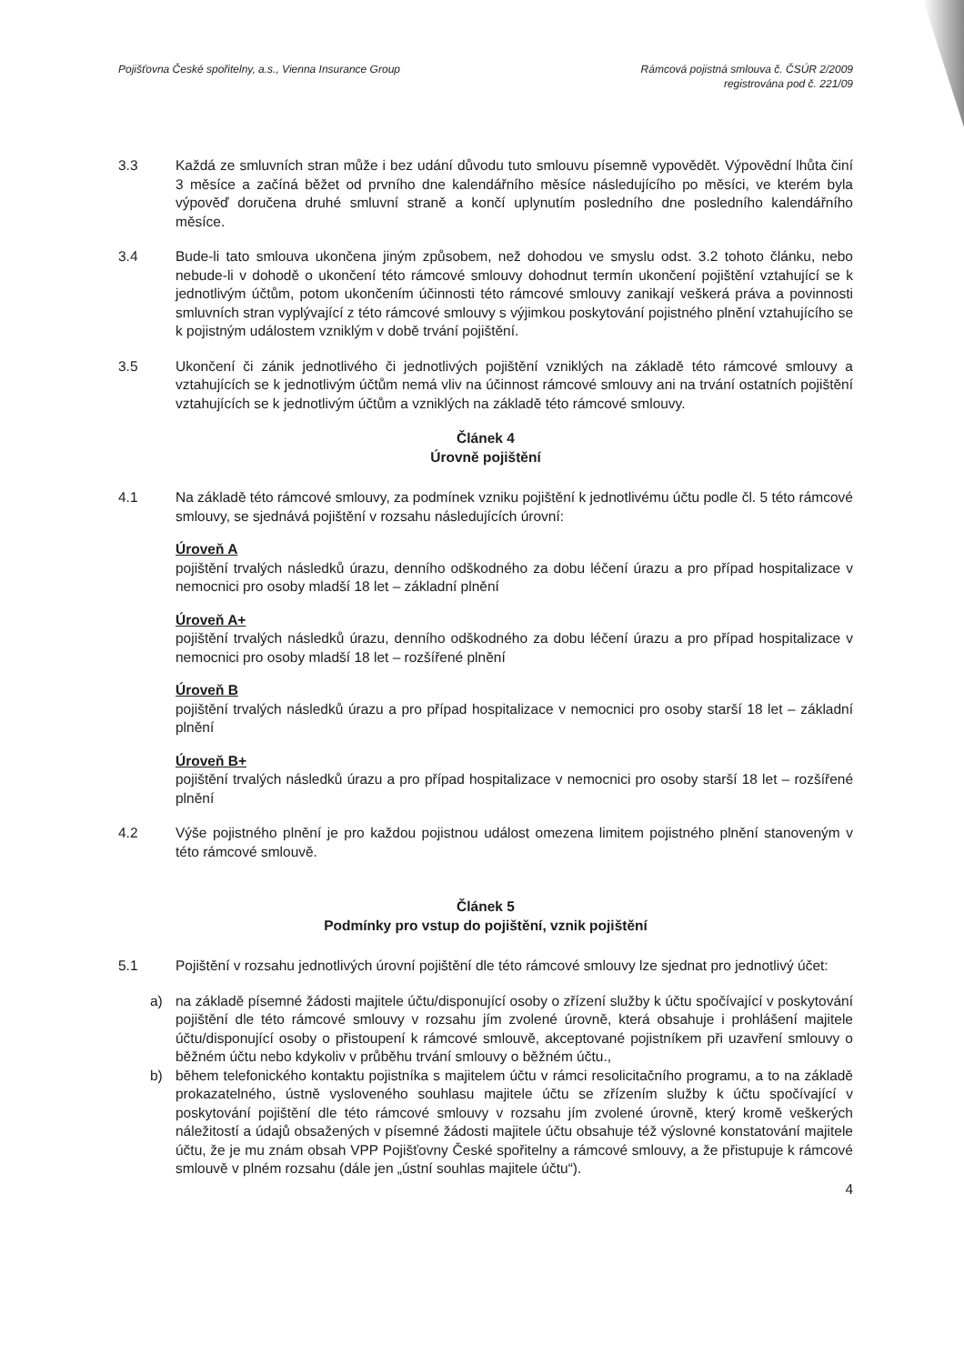Pojišťovna České spořitelny, a.s., Vienna Insurance Group
Rámcová pojistná smlouva č. ČSÚR 2/2009
registrována pod č. 221/09
3.3 Každá ze smluvních stran může i bez udání důvodu tuto smlouvu písemně vypovědět. Výpovědní lhůta činí 3 měsíce a začíná běžet od prvního dne kalendářního měsíce následujícího po měsíci, ve kterém byla výpověď doručena druhé smluvní straně a končí uplynutím posledního dne posledního kalendářního měsíce.
3.4 Bude-li tato smlouva ukončena jiným způsobem, než dohodou ve smyslu odst. 3.2 tohoto článku, nebo nebude-li v dohodě o ukončení této rámcové smlouvy dohodnut termín ukončení pojištění vztahující se k jednotlivým účtům, potom ukončením účinnosti této rámcové smlouvy zanikají veškerá práva a povinnosti smluvních stran vyplývající z této rámcové smlouvy s výjimkou poskytování pojistného plnění vztahujícího se k pojistným událostem vzniklým v době trvání pojištění.
3.5 Ukončení či zánik jednotlivého či jednotlivých pojištění vzniklých na základě této rámcové smlouvy a vztahujících se k jednotlivým účtům nemá vliv na účinnost rámcové smlouvy ani na trvání ostatních pojištění vztahujících se k jednotlivým účtům a vzniklých na základě této rámcové smlouvy.
Článek 4
Úrovně pojištění
4.1 Na základě této rámcové smlouvy, za podmínek vzniku pojištění k jednotlivému účtu podle čl. 5 této rámcové smlouvy, se sjednává pojištění v rozsahu následujících úrovní:
Úroveň A
pojištění trvalých následků úrazu, denního odškodného za dobu léčení úrazu a pro případ hospitalizace v nemocnici pro osoby mladší 18 let – základní plnění
Úroveň A+
pojištění trvalých následků úrazu, denního odškodného za dobu léčení úrazu a pro případ hospitalizace v nemocnici pro osoby mladší 18 let – rozšířené plnění
Úroveň B
pojištění trvalých následků úrazu a pro případ hospitalizace v nemocnici pro osoby starší 18 let – základní plnění
Úroveň B+
pojištění trvalých následků úrazu a pro případ hospitalizace v nemocnici pro osoby starší 18 let – rozšířené plnění
4.2 Výše pojistného plnění je pro každou pojistnou událost omezena limitem pojistného plnění stanoveným v této rámcové smlouvě.
Článek 5
Podmínky pro vstup do pojištění, vznik pojištění
5.1 Pojištění v rozsahu jednotlivých úrovní pojištění dle této rámcové smlouvy lze sjednat pro jednotlivý účet:
a) na základě písemné žádosti majitele účtu/disponující osoby o zřízení služby k účtu spočívající v poskytování pojištění dle této rámcové smlouvy v rozsahu jím zvolené úrovně, která obsahuje i prohlášení majitele účtu/disponující osoby o přistoupení k rámcové smlouvě, akceptované pojistníkem při uzavření smlouvy o běžném účtu nebo kdykoliv v průběhu trvání smlouvy o běžném účtu.,
b) během telefonického kontaktu pojistníka s majitelem účtu v rámci resolicitačního programu, a to na základě prokazatelného, ústně vysloveného souhlasu majitele účtu se zřízením služby k účtu spočívající v poskytování pojištění dle této rámcové smlouvy v rozsahu jím zvolené úrovně, který kromě veškerých náležitostí a údajů obsažených v písemné žádosti majitele účtu obsahuje též výslovné konstatování majitele účtu, že je mu znám obsah VPP Pojišťovny České spořitelny a rámcové smlouvy, a že přistupuje k rámcové smlouvě v plném rozsahu (dále jen „ústní souhlas majitele účtu“).
4